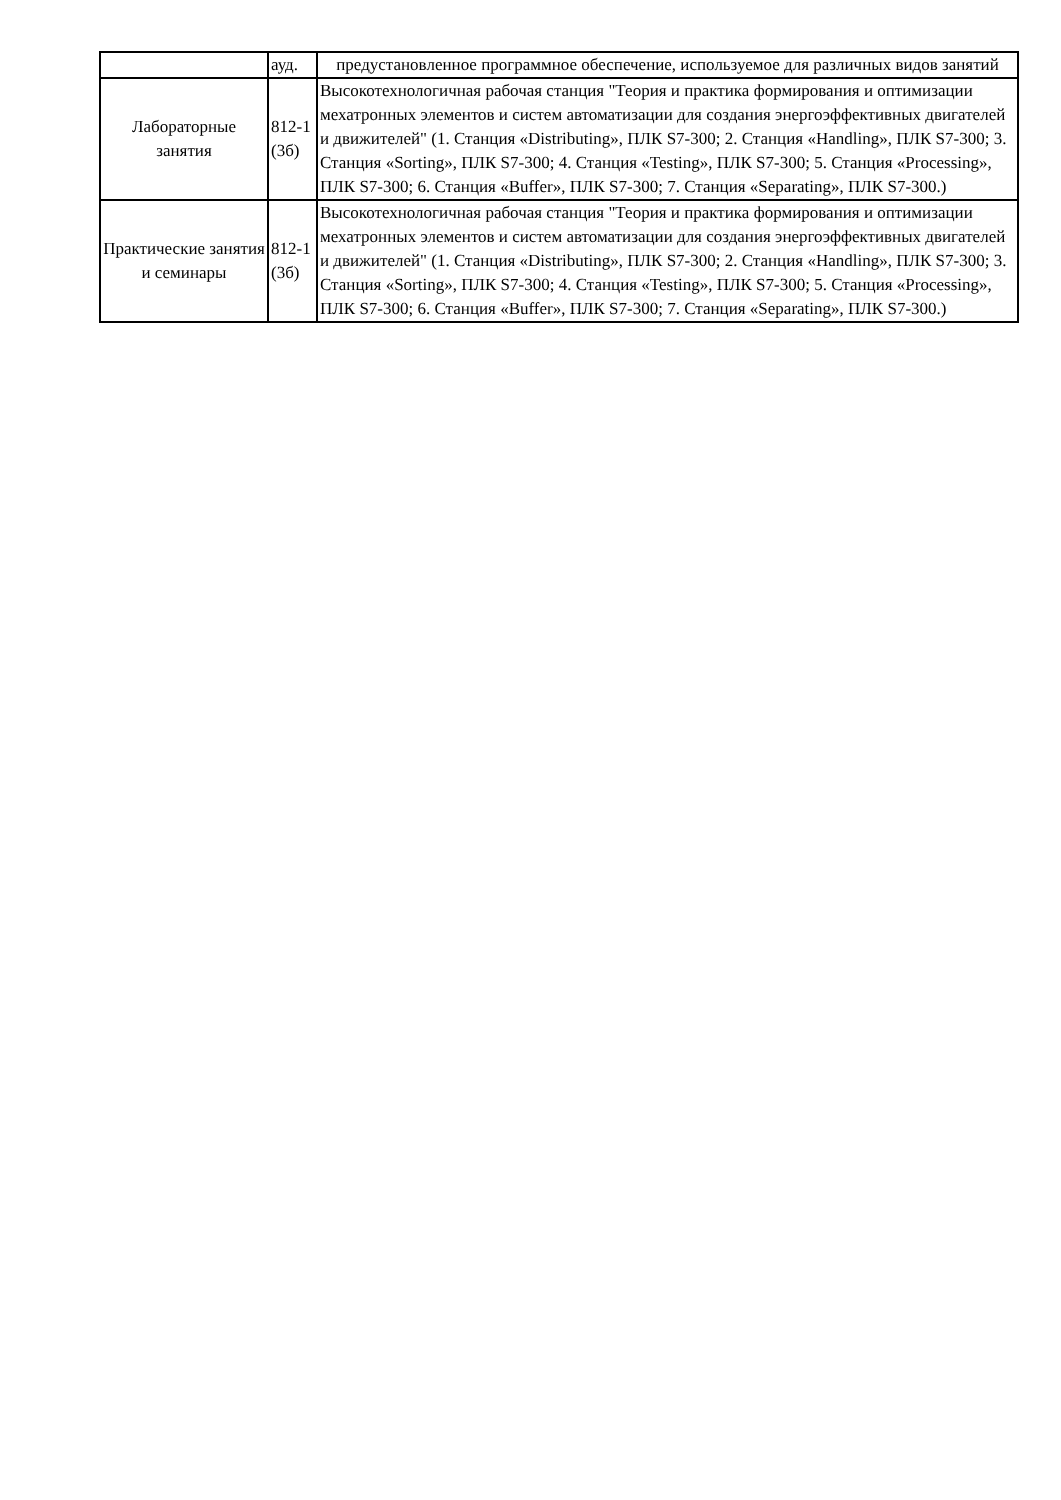| | ауд. | предустановленное программное обеспечение, используемое для различных видов занятий |
| Лабораторные занятия | 812-1 (3б) | Высокотехнологичная рабочая станция "Теория и практика формирования и оптимизации мехатронных элементов и систем автоматизации для создания энергоэффективных двигателей и движителей" (1. Станция «Distributing», ПЛК S7-300; 2. Станция «Handling», ПЛК S7-300; 3. Станция «Sorting», ПЛК S7-300; 4. Станция «Testing», ПЛК S7-300; 5. Станция «Processing», ПЛК S7-300; 6. Станция «Buffer», ПЛК S7-300; 7. Станция «Separating», ПЛК S7-300.) |
| Практические занятия и семинары | 812-1 (3б) | Высокотехнологичная рабочая станция "Теория и практика формирования и оптимизации мехатронных элементов и систем автоматизации для создания энергоэффективных двигателей и движителей" (1. Станция «Distributing», ПЛК S7-300; 2. Станция «Handling», ПЛК S7-300; 3. Станция «Sorting», ПЛК S7-300; 4. Станция «Testing», ПЛК S7-300; 5. Станция «Processing», ПЛК S7-300; 6. Станция «Buffer», ПЛК S7-300; 7. Станция «Separating», ПЛК S7-300.) |